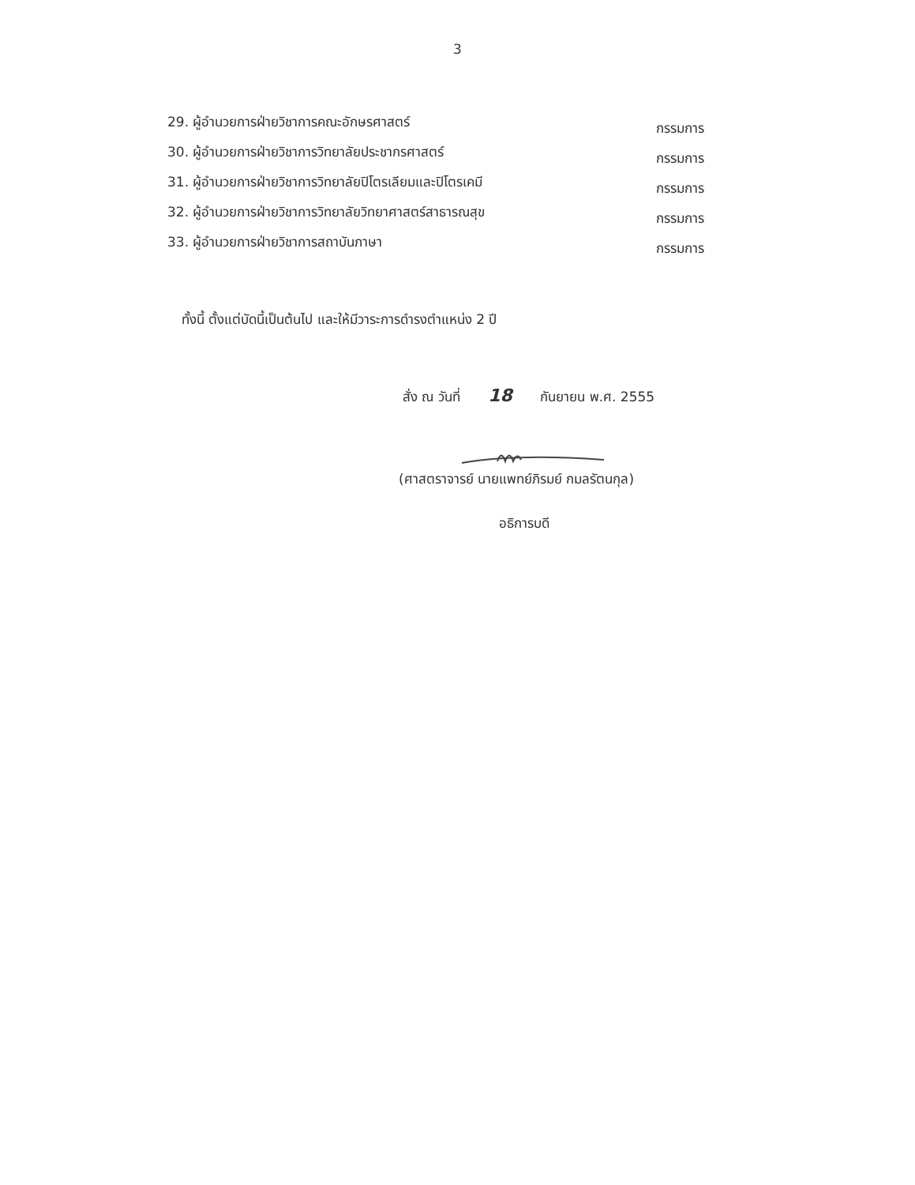3
29. ผู้อำนวยการฝ่ายวิชาการคณะอักษรศาสตร์ กรรมการ
30. ผู้อำนวยการฝ่ายวิชาการวิทยาลัยประชากรศาสตร์ กรรมการ
31. ผู้อำนวยการฝ่ายวิชาการวิทยาลัยปิโตรเลียมและปิโตรเคมี กรรมการ
32. ผู้อำนวยการฝ่ายวิชาการวิทยาลัยวิทยาศาสตร์สาธารณสุข กรรมการ
33. ผู้อำนวยการฝ่ายวิชาการสถาบันภาษา กรรมการ
ทั้งนี้ ตั้งแต่บัดนี้เป็นต้นไป และให้มีวาระการดำรงตำแหน่ง 2 ปี
สั่ง ณ วันที่ 18 กันยายน พ.ศ. 2555
(ศาสตราจารย์ นายแพทย์ภิรมย์ กมลรัตนกุล)
อธิการบดี